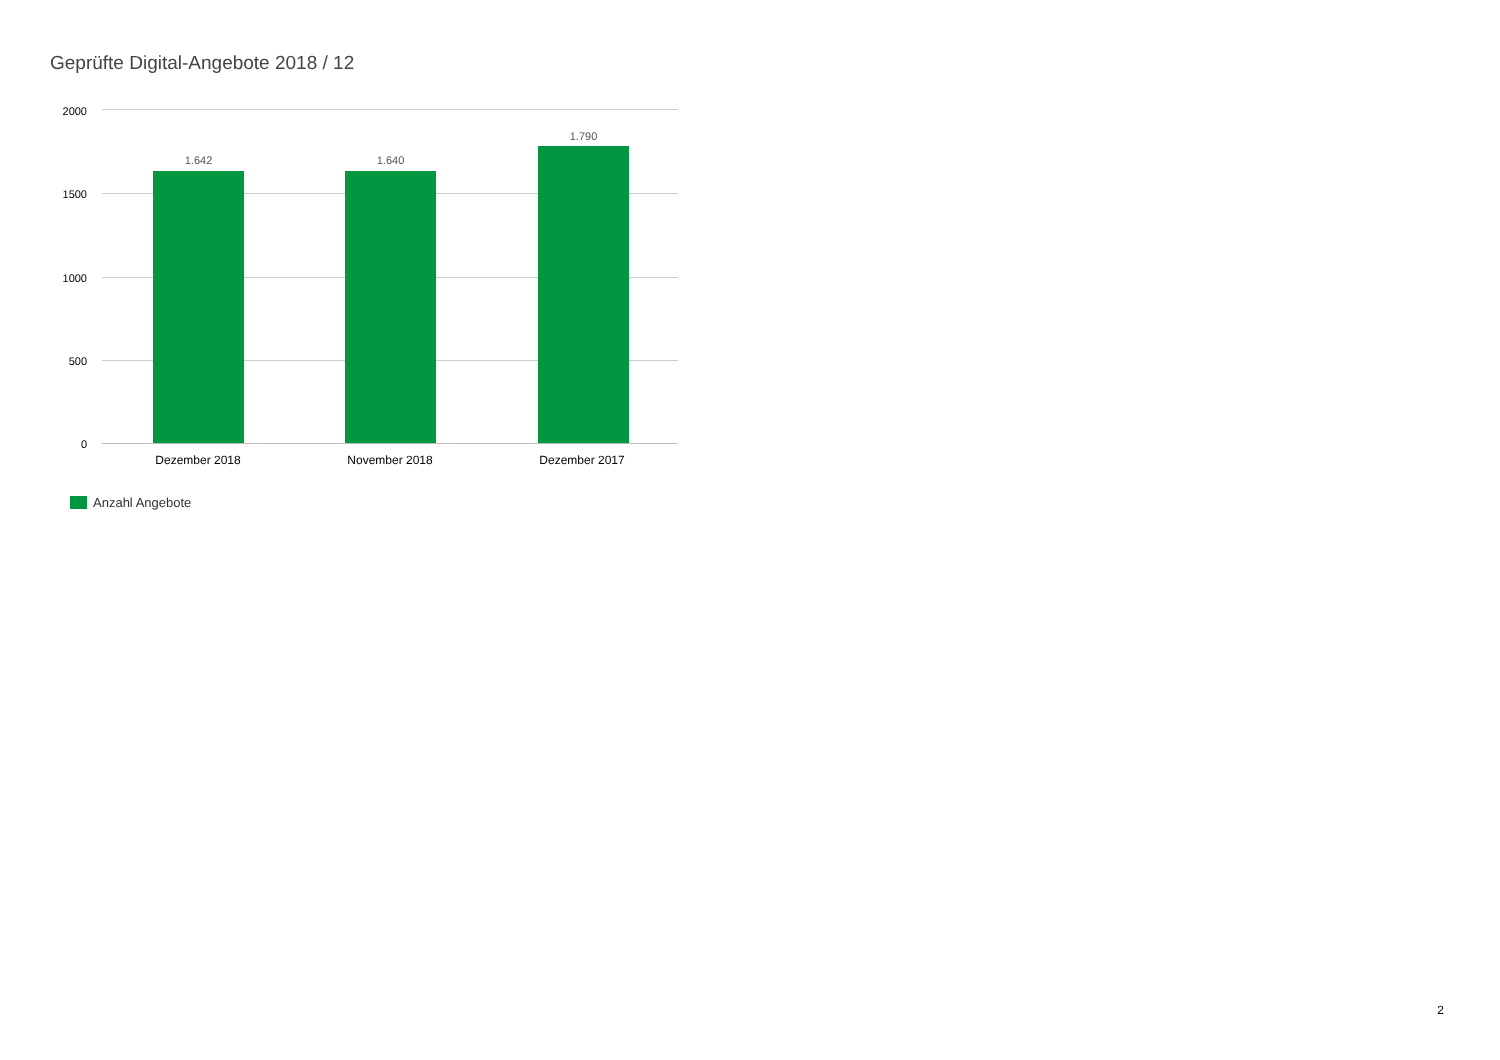Geprüfte Digital-Angebote 2018 / 12
2000
1500
1000
500
0
1.642 1.640
1.790
Dezember 2018 November 2018 Dezember 2017
Anzahl Angebote
2